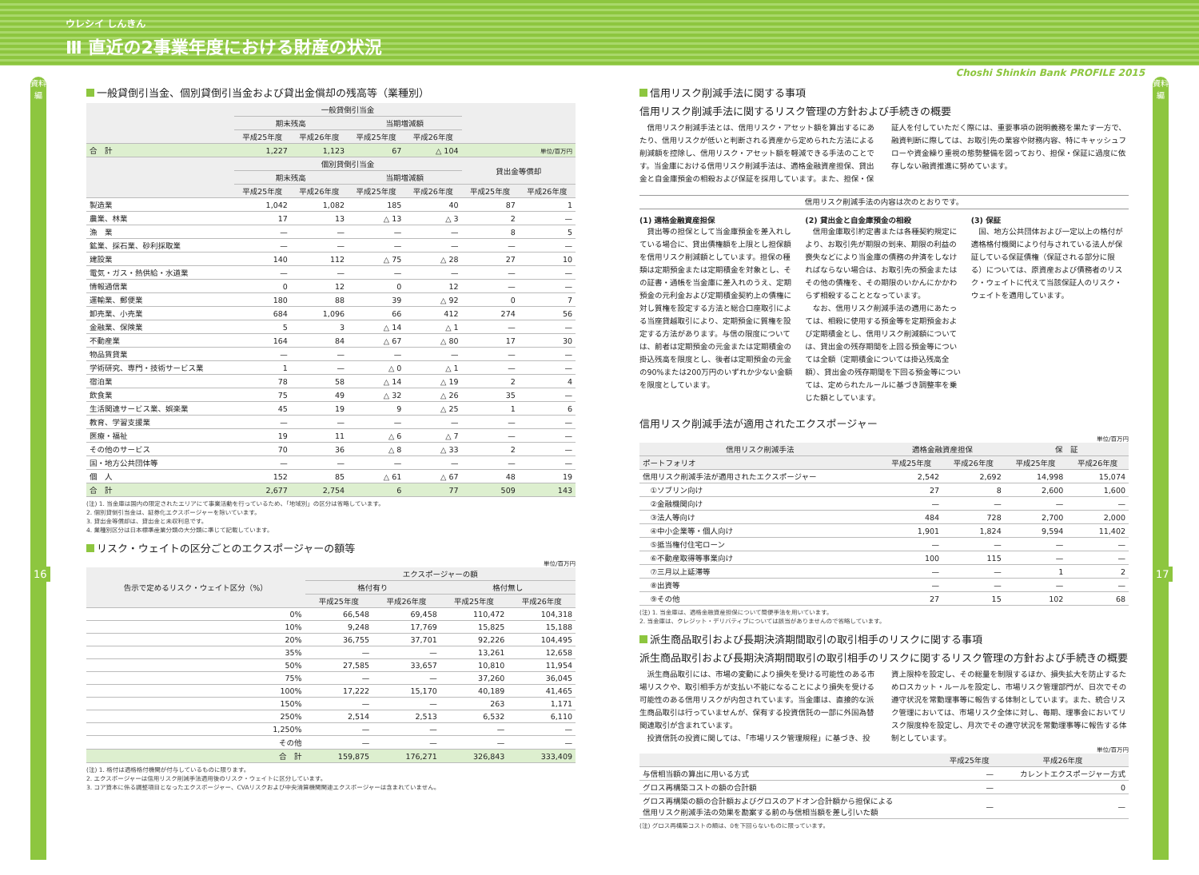ウレシイ しんきん
Ⅲ 直近の2事業年度における財産の状況
Choshi Shinkin Bank PROFILE 2015
資料編
16
一般貸倒引当金、個別貸倒引当金および貸出金償却の残高等（業種別）
| | 一般貸倒引当金 | | | | | |
| --- | --- | --- | --- | --- | --- | --- |
| | 期末残高 | | 当期増減額 | | | |
| | 平成25年度 | 平成26年度 | 平成25年度 | 平成26年度 | | |
| 合 計 | 1,227 | 1,123 | 67 | △ 104 | 単位/百万円 | |
| | 個別貸倒引当金 | | | | 貸出金等償却 | |
| | 期末残高 | | 当期増減額 | | | |
| | 平成25年度 | 平成26年度 | 平成25年度 | 平成26年度 | 平成25年度 | 平成26年度 |
| 製造業 | 1,042 | 1,082 | 185 | 40 | 87 | 1 |
| 農業、林業 | 17 | 13 | △ 13 | △ 3 | 2 | — |
| 漁 業 | — | — | — | — | 8 | 5 |
| 鉱業、採石業、砂利採取業 | — | — | — | — | — | — |
| 建設業 | 140 | 112 | △ 75 | △ 28 | 27 | 10 |
| 電気・ガス・熱供給・水道業 | — | — | — | — | — | — |
| 情報通信業 | 0 | 12 | 0 | 12 | — | — |
| 運輸業、郵便業 | 180 | 88 | 39 | △ 92 | 0 | 7 |
| 卸売業、小売業 | 684 | 1,096 | 66 | 412 | 274 | 56 |
| 金融業、保険業 | 5 | 3 | △ 14 | △ 1 | — | — |
| 不動産業 | 164 | 84 | △ 67 | △ 80 | 17 | 30 |
| 物品賃貸業 | — | — | — | — | — | — |
| 学術研究、専門・技術サービス業 | 1 | — | △ 0 | △ 1 | — | — |
| 宿泊業 | 78 | 58 | △ 14 | △ 19 | 2 | 4 |
| 飲食業 | 75 | 49 | △ 32 | △ 26 | 35 | — |
| 生活関連サービス業、娯楽業 | 45 | 19 | 9 | △ 25 | 1 | 6 |
| 教育、学習支援業 | — | — | — | — | — | — |
| 医療・福祉 | 19 | 11 | △ 6 | △ 7 | — | — |
| その他のサービス | 70 | 36 | △ 8 | △ 33 | 2 | — |
| 国・地方公共団体等 | — | — | — | — | — | — |
| 個 人 | 152 | 85 | △ 61 | △ 67 | 48 | 19 |
| 合 計 | 2,677 | 2,754 | 6 | 77 | 509 | 143 |
(注) 1. 当金庫は国内の限定されたエリアにて事業活動を行っているため、「地域別」の区分は省略しています。
2. 個別貸倒引当金は、証券化エクスポージャーを除いています。
3. 貸出金等償却は、貸出金と未収利息です。
4. 業種別区分は日本標準産業分類の大分類に準じて記載しています。
リスク・ウェイトの区分ごとのエクスポージャーの額等
単位/百万円
| 告示で定めるリスク・ウェイト区分（%） | エクスポージャーの額 | | | |
| --- | --- | --- | --- | --- |
| | 格付有り | | 格付無し | |
| | 平成25年度 | 平成26年度 | 平成25年度 | 平成26年度 |
| 0% | 66,548 | 69,458 | 110,472 | 104,318 |
| 10% | 9,248 | 17,769 | 15,825 | 15,188 |
| 20% | 36,755 | 37,701 | 92,226 | 104,495 |
| 35% | — | — | 13,261 | 12,658 |
| 50% | 27,585 | 33,657 | 10,810 | 11,954 |
| 75% | — | — | 37,260 | 36,045 |
| 100% | 17,222 | 15,170 | 40,189 | 41,465 |
| 150% | — | — | 263 | 1,171 |
| 250% | 2,514 | 2,513 | 6,532 | 6,110 |
| 1,250% | — | — | — | — |
| その他 | — | — | — | — |
| 合 計 | 159,875 | 176,271 | 326,843 | 333,409 |
(注) 1. 格付は適格格付機関が付与しているものに限ります。
2. エクスポージャーは信用リスク削減手法適用後のリスク・ウェイトに区分しています。
3. コア資本に係る調整項目となったエクスポージャー、CVAリスクおよび中央清算機関関連エクスポージャーは含まれていません。
信用リスク削減手法に関する事項
信用リスク削減手法に関するリスク管理の方針および手続きの概要
　信用リスク削減手法とは、信用リスク・アセット額を算出するにあたり、信用リスクが低いと判断される資産から定められた方法による削減額を控除し、信用リスク・アセット額を軽減できる手法のことです。当金庫における信用リスク削減手法は、適格金融資産担保、貸出金と自金庫預金の相殺および保証を採用しています。また、担保・保証人を付していただく際には、重要事項の説明義務を果たす一方で、融資判断に際しては、お取引先の業容や財務内容、特にキャッシュフローや資金繰り重視の態勢整備を図っており、担保・保証に過度に依存しない融資推進に努めています。
信用リスク削減手法の内容は次のとおりです。
(1) 適格金融資産担保
　貸出等の担保として当金庫預金を差入れしている場合に、貸出債権額を上限とし担保額を信用リスク削減額としています。担保の種類は定期預金または定期積金を対象とし、その証書・通帳を当金庫に差入れのうえ、定期預金の元利金および定期積金契約上の債権に対し質権を設定する方法と総合口座取引による当座貸越取引により、定期預金に質権を設定する方法があります。与信の限度については、前者は定期預金の元金または定期積金の掛込残高を限度とし、後者は定期預金の元金の90%または200万円のいずれか少ない金額を限度としています。
(2) 貸出金と自金庫預金の相殺
　信用金庫取引約定書または各種契約規定により、お取引先が期限の到来、期限の利益の喪失などにより当金庫の債務の弁済をしなければならない場合は、お取引先の預金またはその他の債権を、その期限のいかんにかかわらず相殺することとなっています。
　なお、信用リスク削減手法の適用にあたっては、相殺に使用する預金等を定期預金および定期積金とし、信用リスク削減額については、貸出金の残存期間を上回る預金等については全額（定期積金については掛込残高全額）、貸出金の残存期間を下回る預金等については、定められたルールに基づき調整率を乗じた額としています。
(3) 保証
　国、地方公共団体および一定以上の格付が適格格付機関により付与されている法人が保証している保証債権（保証される部分に限る）については、原資産および債務者のリスク・ウェイトに代えて当該保証人のリスク・ウェイトを適用しています。
信用リスク削減手法が適用されたエクスポージャー
単位/百万円
| 信用リスク削減手法 | 適格金融資産担保 | | 保 証 | |
| --- | --- | --- | --- | --- |
| ポートフォリオ | 平成25年度 | 平成26年度 | 平成25年度 | 平成26年度 |
| 信用リスク削減手法が適用されたエクスポージャー | 2,542 | 2,692 | 14,998 | 15,074 |
| ①ソブリン向け | 27 | 8 | 2,600 | 1,600 |
| ②金融機関向け | — | — | — | — |
| ③法人等向け | 484 | 728 | 2,700 | 2,000 |
| ④中小企業等・個人向け | 1,901 | 1,824 | 9,594 | 11,402 |
| ⑤抵当権付住宅ローン | — | — | — | — |
| ⑥不動産取得等事業向け | 100 | 115 | — | — |
| ⑦三月以上延滞等 | — | — | 1 | 2 |
| ⑧出資等 | — | — | — | — |
| ⑨その他 | 27 | 15 | 102 | 68 |
(注) 1. 当金庫は、適格金融資産担保について簡便手法を用いています。
2. 当金庫は、クレジット・デリバティブについては該当がありませんので省略しています。
派生商品取引および長期決済期間取引の取引相手のリスクに関する事項
派生商品取引および長期決済期間取引の取引相手のリスクに関するリスク管理の方針および手続きの概要
　派生商品取引には、市場の変動により損失を受ける可能性のある市場リスクや、取引相手方が支払い不能になることにより損失を受ける可能性のある信用リスクが内包されています。当金庫は、直接的な派生商品取引は行っていませんが、保有する投資信託の一部に外国為替関連取引が含まれています。
　投資信託の投資に関しては、「市場リスク管理規程」に基づき、投資上限枠を設定し、その総量を制限するほか、損失拡大を防止するためロスカット・ルールを設定し、市場リスク管理部門が、日次でその遵守状況を常勤理事等に報告する体制としています。また、統合リスク管理においては、市場リスク全体に対し、毎期、理事会においてリスク限度枠を設定し、月次でその遵守状況を常勤理事等に報告する体制としています。
単位/百万円
| | 平成25年度 | 平成26年度 |
| --- | --- | --- |
| 与信相当額の算出に用いる方式 | — | カレントエクスポージャー方式 |
| グロス再構築コストの額の合計額 | — | 0 |
| グロス再構築の額の合計額およびグロスのアドオン合計額から担保による 信用リスク削減手法の効果を勘案する前の与信相当額を差し引いた額 | — | — |
(注) グロス再構築コストの額は、0を下回らないものに限っています。
資料編
17